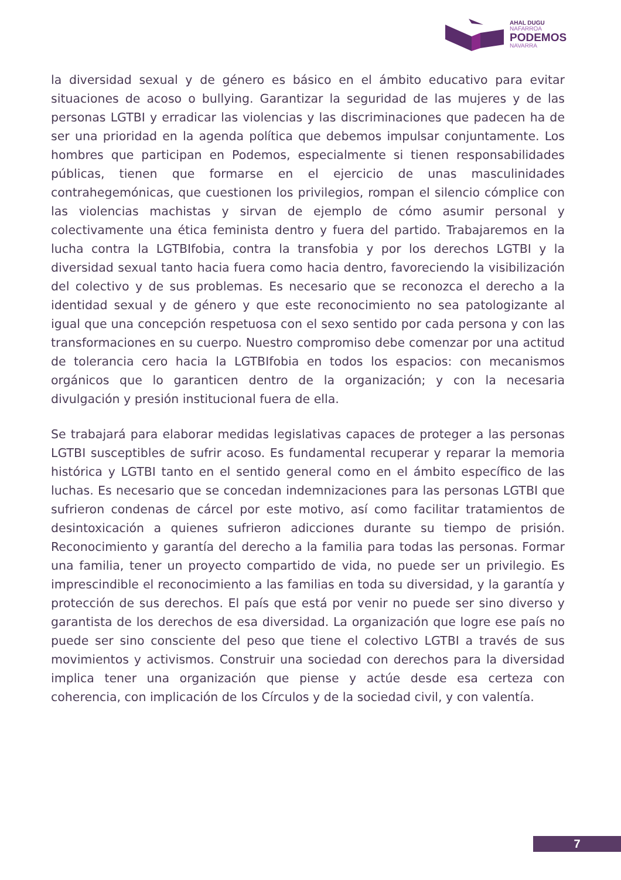AHAL DUGU
NAFARROA
PODEMOS
NAVARRA
la diversidad sexual y de género es básico en el ámbito educativo para evitar situaciones de acoso o bullying. Garantizar la seguridad de las mujeres y de las personas LGTBI y erradicar las violencias y las discriminaciones que padecen ha de ser una prioridad en la agenda política que debemos impulsar conjuntamente. Los hombres que participan en Podemos, especialmente si tienen responsabilidades públicas, tienen que formarse en el ejercicio de unas masculinidades contrahegemónicas, que cuestionen los privilegios, rompan el silencio cómplice con las violencias machistas y sirvan de ejemplo de cómo asumir personal y colectivamente una ética feminista dentro y fuera del partido. Trabajaremos en la lucha contra la LGTBIfobia, contra la transfobia y por los derechos LGTBI y la diversidad sexual tanto hacia fuera como hacia dentro, favoreciendo la visibilización del colectivo y de sus problemas. Es necesario que se reconozca el derecho a la identidad sexual y de género y que este reconocimiento no sea patologizante al igual que una concepción respetuosa con el sexo sentido por cada persona y con las transformaciones en su cuerpo. Nuestro compromiso debe comenzar por una actitud de tolerancia cero hacia la LGTBIfobia en todos los espacios: con mecanismos orgánicos que lo garanticen dentro de la organización; y con la necesaria divulgación y presión institucional fuera de ella.
Se trabajará para elaborar medidas legislativas capaces de proteger a las personas LGTBI susceptibles de sufrir acoso. Es fundamental recuperar y reparar la memoria histórica y LGTBI tanto en el sentido general como en el ámbito específico de las luchas. Es necesario que se concedan indemnizaciones para las personas LGTBI que sufrieron condenas de cárcel por este motivo, así como facilitar tratamientos de desintoxicación a quienes sufrieron adicciones durante su tiempo de prisión. Reconocimiento y garantía del derecho a la familia para todas las personas. Formar una familia, tener un proyecto compartido de vida, no puede ser un privilegio. Es imprescindible el reconocimiento a las familias en toda su diversidad, y la garantía y protección de sus derechos. El país que está por venir no puede ser sino diverso y garantista de los derechos de esa diversidad. La organización que logre ese país no puede ser sino consciente del peso que tiene el colectivo LGTBI a través de sus movimientos y activismos. Construir una sociedad con derechos para la diversidad implica tener una organización que piense y actúe desde esa certeza con coherencia, con implicación de los Círculos y de la sociedad civil, y con valentía.
7